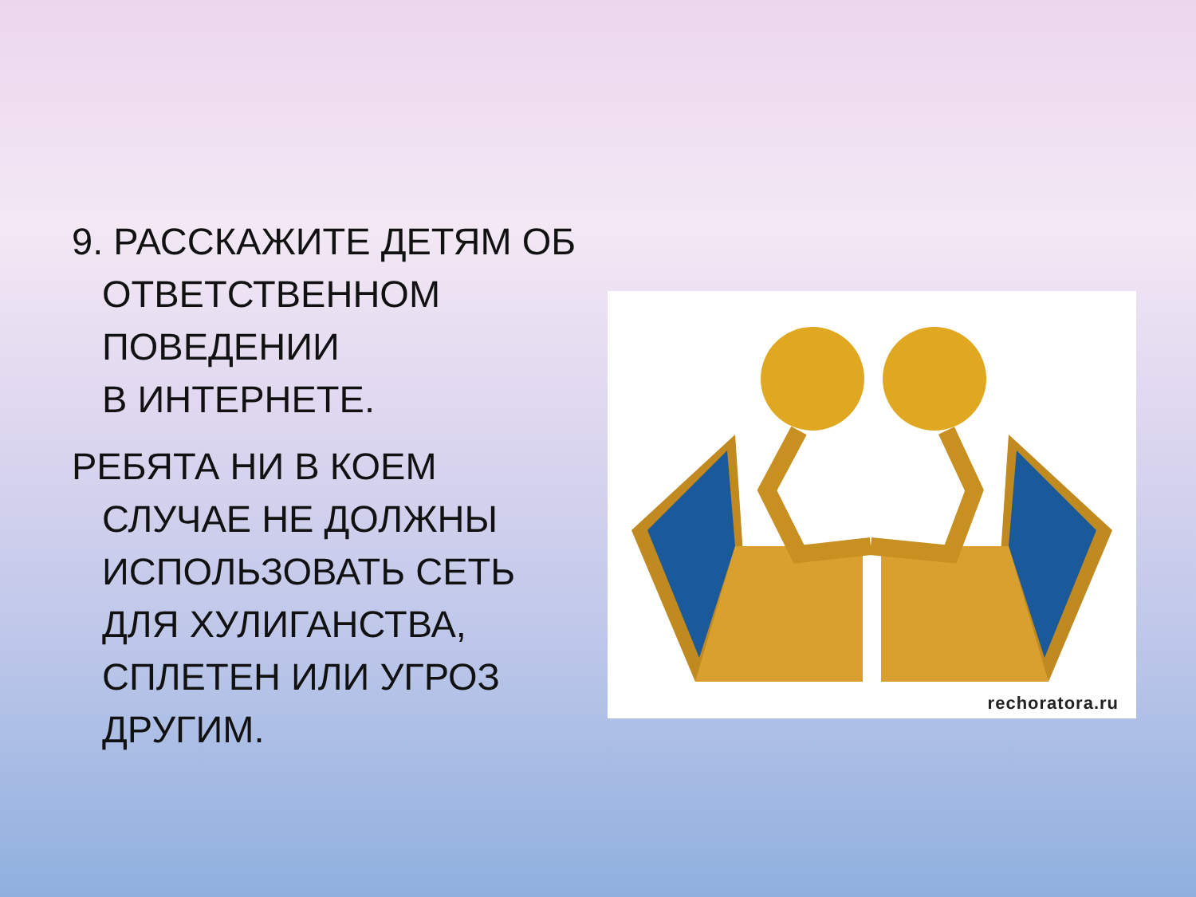9. РАССКАЖИТЕ ДЕТЯМ ОБ ОТВЕТСТВЕННОМ ПОВЕДЕНИИ
В ИНТЕРНЕТЕ.
РЕБЯТА НИ В КОЕМ СЛУЧАЕ НЕ ДОЛЖНЫ ИСПОЛЬЗОВАТЬ СЕТЬ ДЛЯ ХУЛИГАНСТВА, СПЛЕТЕН ИЛИ УГРОЗ ДРУГИМ.
rechoratora.ru